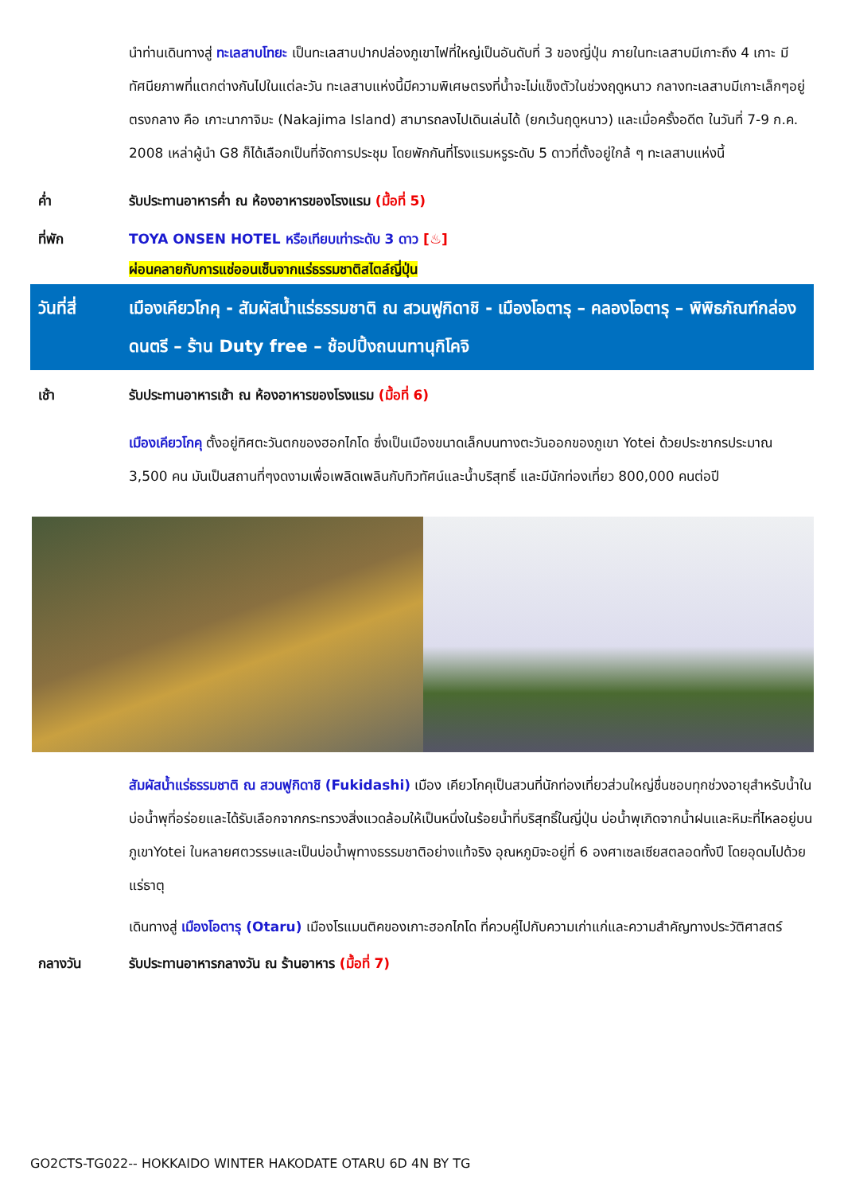นำท่านเดินทางสู่ ทะเลสาบโทยะ เป็นทะเลสาบปากปล่องภูเขาไฟที่ใหญ่เป็นอันดับที่ 3 ของญี่ปุ่น ภายในทะเลสาบมีเกาะถึง 4 เกาะ มีทัศนียภาพที่แตกต่างกันไปในแต่ละวัน ทะเลสาบแห่งนี้มีความพิเศษตรงที่น้ำจะไม่แข็งตัวในช่วงฤดูหนาว กลางทะเลสาบมีเกาะเล็กๆอยู่ตรงกลาง คือ เกาะนากาจิมะ (Nakajima Island) สามารถลงไปเดินเล่นได้ (ยกเว้นฤดูหนาว) และเมื่อครั้งอดีต ในวันที่ 7-9 ก.ค. 2008 เหล่าผู้นำ G8 ก็ได้เลือกเป็นที่จัดการประชุม โดยพักกันที่โรงแรมหรูระดับ 5 ดาวที่ตั้งอยู่ใกล้ ๆ ทะเลสาบแห่งนี้
ค่ำ รับประทานอาหารค่ำ ณ ห้องอาหารของโรงแรม (มื้อที่ 5)
ที่พัก TOYA ONSEN HOTEL หรือเทียบเท่าระดับ 3 ดาว [♨]
ผ่อนคลายกับการแช่ออนเซ็นจากแร่ธรรมชาติสไตล์ญี่ปุ่น
วันที่สี่ เมืองเคียวโกคุ - สัมผัสน้ำแร่ธรรมชาติ ณ สวนฟูกิดาชิ - เมืองโอตารุ – คลองโอตารุ – พิพิธภัณฑ์กล่องดนตรี – ร้าน Duty free – ช้อปปิ้งถนนทานุกิโคจิ
เช้า รับประทานอาหารเช้า ณ ห้องอาหารของโรงแรม (มื้อที่ 6)
เมืองเคียวโกคุ ตั้งอยู่ทิศตะวันตกของฮอกไกโด ซึ่งเป็นเมืองขนาดเล็กบนทางตะวันออกของภูเขา Yotei ด้วยประชากรประมาณ 3,500 คน มันเป็นสถานที่ๆงดงามเพื่อเพลิดเพลินกับทิวทัศน์และน้ำบริสุทธิ์ และมีนักท่องเที่ยว 800,000 คนต่อปี
สัมผัสน้ำแร่ธรรมชาติ ณ สวนฟูกิดาชิ (Fukidashi) เมือง เคียวโกคุเป็นสวนที่นักท่องเที่ยวส่วนใหญ่ชื่นชอบทุกช่วงอายุสำหรับน้ำในบ่อน้ำพุที่อร่อยและได้รับเลือกจากกระทรวงสิ่งแวดล้อมให้เป็นหนึ่งในร้อยน้ำที่บริสุทธิ์ในญี่ปุ่น บ่อน้ำพุเกิดจากน้ำฝนและหิมะที่ไหลอยู่บนภูเขาYotei ในหลายศตวรรษและเป็นบ่อน้ำพุทางธรรมชาติอย่างแท้จริง อุณหภูมิจะอยู่ที่ 6 องศาเซลเซียสตลอดทั้งปี โดยอุดมไปด้วยแร่ธาตุ
เดินทางสู่ เมืองโอตารุ (Otaru) เมืองโรแมนติคของเกาะฮอกไกโด ที่ควบคู่ไปกับความเก่าแก่และความสำคัญทางประวัติศาสตร์
กลางวัน รับประทานอาหารกลางวัน ณ ร้านอาหาร (มื้อที่ 7)
GO2CTS-TG022-- HOKKAIDO WINTER HAKODATE OTARU 6D 4N BY TG